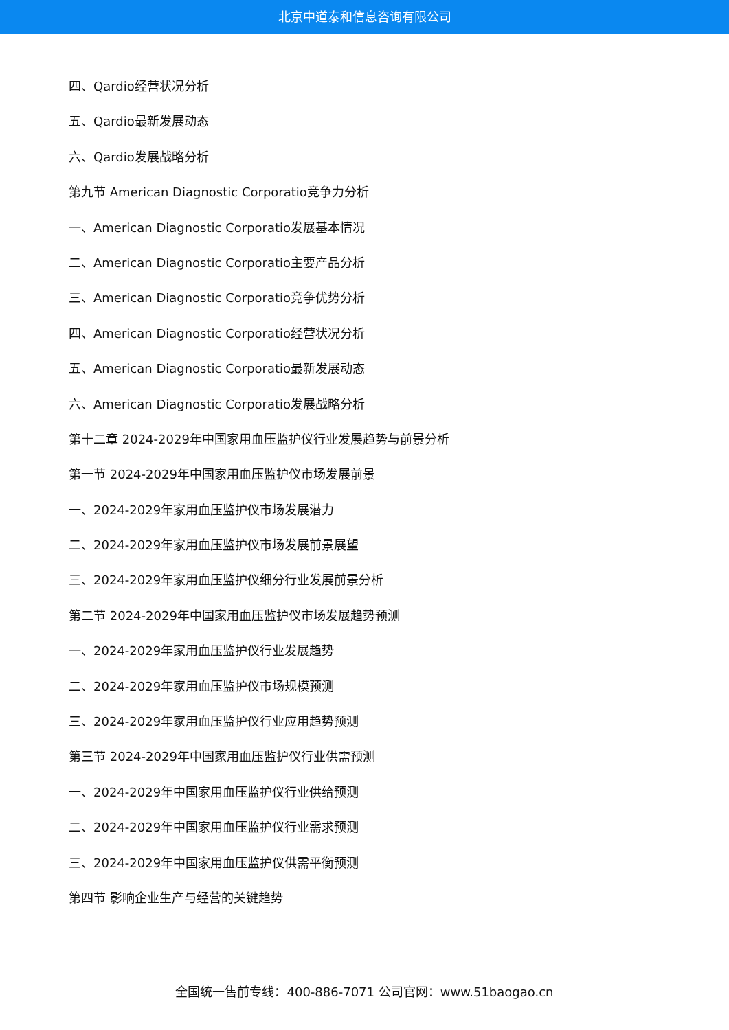北京中道泰和信息咨询有限公司
四、Qardio经营状况分析
五、Qardio最新发展动态
六、Qardio发展战略分析
第九节 American Diagnostic Corporatio竞争力分析
一、American Diagnostic Corporatio发展基本情况
二、American Diagnostic Corporatio主要产品分析
三、American Diagnostic Corporatio竞争优势分析
四、American Diagnostic Corporatio经营状况分析
五、American Diagnostic Corporatio最新发展动态
六、American Diagnostic Corporatio发展战略分析
第十二章 2024-2029年中国家用血压监护仪行业发展趋势与前景分析
第一节 2024-2029年中国家用血压监护仪市场发展前景
一、2024-2029年家用血压监护仪市场发展潜力
二、2024-2029年家用血压监护仪市场发展前景展望
三、2024-2029年家用血压监护仪细分行业发展前景分析
第二节 2024-2029年中国家用血压监护仪市场发展趋势预测
一、2024-2029年家用血压监护仪行业发展趋势
二、2024-2029年家用血压监护仪市场规模预测
三、2024-2029年家用血压监护仪行业应用趋势预测
第三节 2024-2029年中国家用血压监护仪行业供需预测
一、2024-2029年中国家用血压监护仪行业供给预测
二、2024-2029年中国家用血压监护仪行业需求预测
三、2024-2029年中国家用血压监护仪供需平衡预测
第四节 影响企业生产与经营的关键趋势
全国统一售前专线：400-886-7071 公司官网：www.51baogao.cn